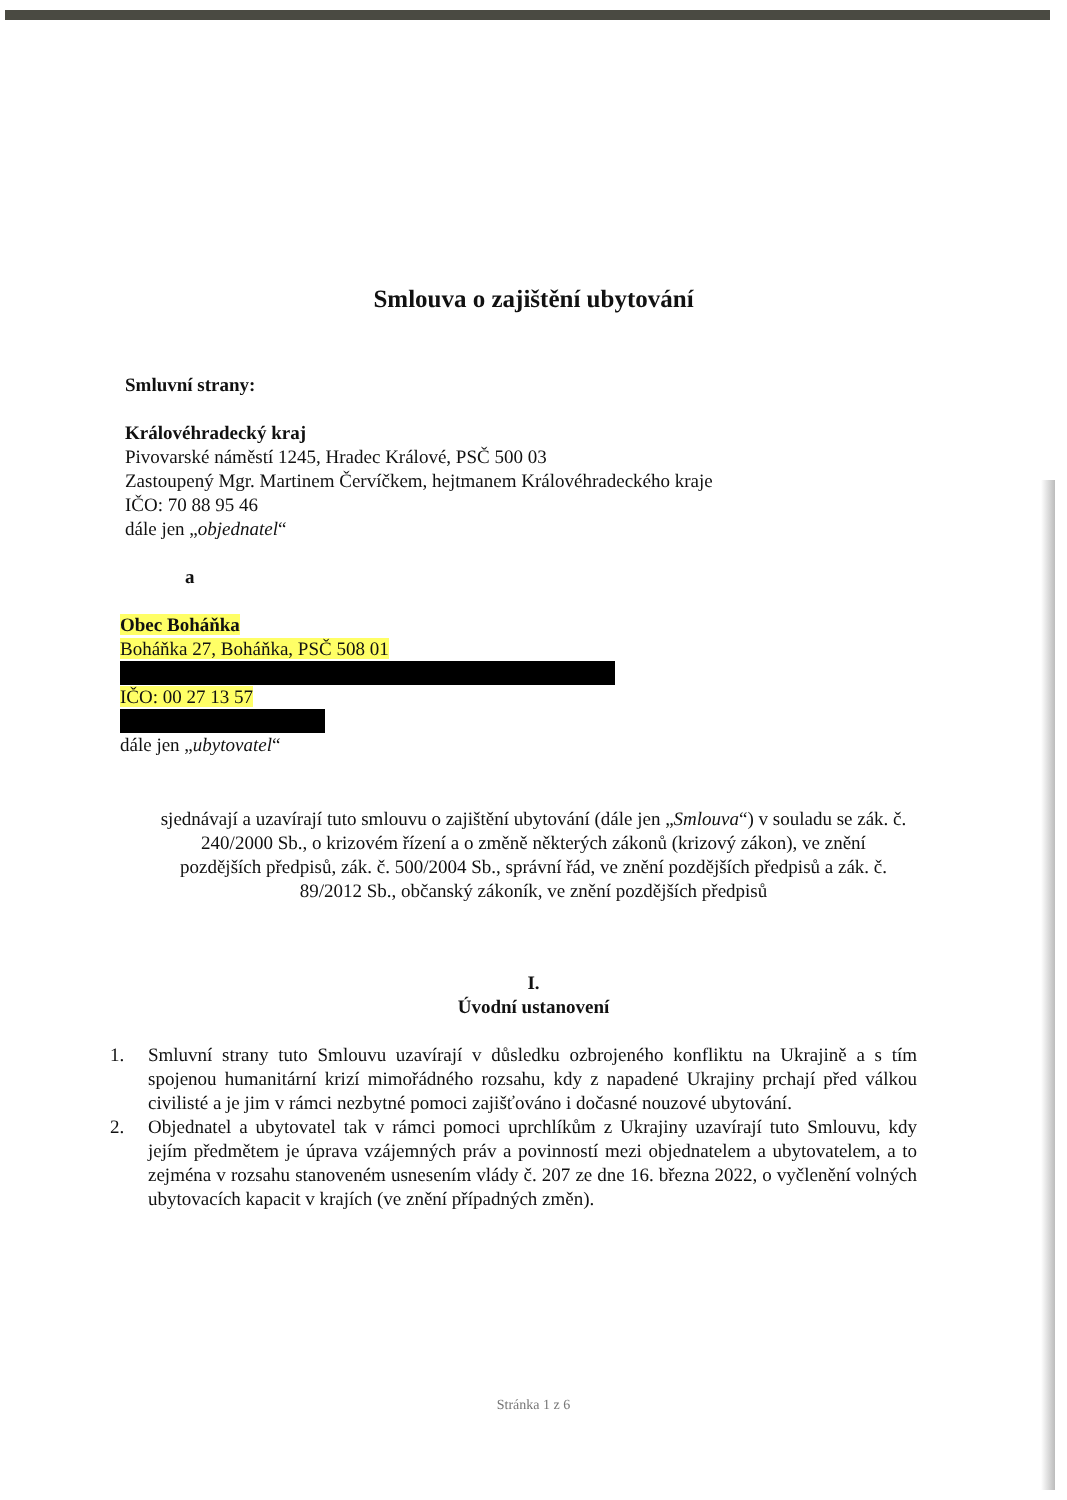Smlouva o zajištění ubytování
Smluvní strany:
Královéhradecký kraj
Pivovarské náměstí 1245, Hradec Králové, PSČ 500 03
Zastoupený Mgr. Martinem Červíčkem, hejtmanem Královéhradeckého kraje
IČO: 70 88 95 46
dále jen „objednatel“
a
Obec Boháňka
Boháňka 27, Boháňka, PSČ 508 01
IČO: 00 27 13 57
dále jen „ubytovatel“
sjednávají a uzavírají tuto smlouvu o zajištění ubytování (dále jen „Smlouva“) v souladu se zák. č. 240/2000 Sb., o krizovém řízení a o změně některých zákonů (krizový zákon), ve znění pozdějších předpisů, zák. č. 500/2004 Sb., správní řád, ve znění pozdějších předpisů a zák. č. 89/2012 Sb., občanský zákoník, ve znění pozdějších předpisů
I.
Úvodní ustanovení
1. Smluvní strany tuto Smlouvu uzavírají v důsledku ozbrojeného konfliktu na Ukrajině a s tím spojenou humanitární krizí mimořádného rozsahu, kdy z napadené Ukrajiny prchají před válkou civilisté a je jim v rámci nezbytné pomoci zajišťováno i dočasné nouzové ubytování.
2. Objednatel a ubytovatel tak v rámci pomoci uprchlíkům z Ukrajiny uzavírají tuto Smlouvu, kdy jejím předmětem je úprava vzájemných práv a povinností mezi objednatelem a ubytovatelem, a to zejména v rozsahu stanoveném usnesením vlády č. 207 ze dne 16. března 2022, o vyčlenění volných ubytovacích kapacit v krajích (ve znění případných změn).
Stránka 1 z 6